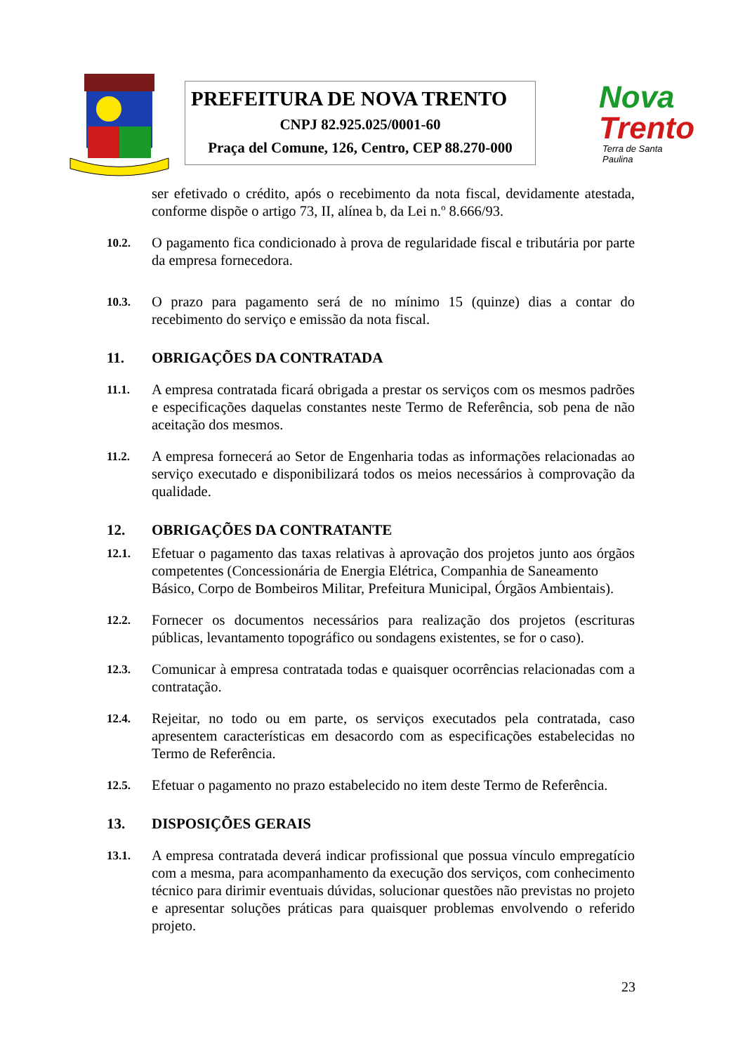PREFEITURA DE NOVA TRENTO
CNPJ 82.925.025/0001-60
Praça del Comune, 126, Centro, CEP 88.270-000
Nova
Trento
Terra de Santa Paulina
ser efetivado o crédito, após o recebimento da nota fiscal, devidamente atestada, conforme dispõe o artigo 73, II, alínea b, da Lei n.º 8.666/93.
10.2.
O pagamento fica condicionado à prova de regularidade fiscal e tributária por parte da empresa fornecedora.
10.3.
O prazo para pagamento será de no mínimo 15 (quinze) dias a contar do recebimento do serviço e emissão da nota fiscal.
11. OBRIGAÇÕES DA CONTRATADA
11.1.
A empresa contratada ficará obrigada a prestar os serviços com os mesmos padrões e especificações daquelas constantes neste Termo de Referência, sob pena de não aceitação dos mesmos.
11.2.
A empresa fornecerá ao Setor de Engenharia todas as informações relacionadas ao serviço executado e disponibilizará todos os meios necessários à comprovação da qualidade.
12. OBRIGAÇÕES DA CONTRATANTE
12.1.
Efetuar o pagamento das taxas relativas à aprovação dos projetos junto aos órgãos competentes (Concessionária de Energia Elétrica, Companhia de Saneamento
Básico, Corpo de Bombeiros Militar, Prefeitura Municipal, Órgãos Ambientais).
12.2.
Fornecer os documentos necessários para realização dos projetos (escrituras públicas, levantamento topográfico ou sondagens existentes, se for o caso).
12.3.
Comunicar à empresa contratada todas e quaisquer ocorrências relacionadas com a contratação.
12.4.
Rejeitar, no todo ou em parte, os serviços executados pela contratada, caso apresentem características em desacordo com as especificações estabelecidas no Termo de Referência.
12.5.
Efetuar o pagamento no prazo estabelecido no item deste Termo de Referência.
13. DISPOSIÇÕES GERAIS
13.1.
A empresa contratada deverá indicar profissional que possua vínculo empregatício com a mesma, para acompanhamento da execução dos serviços, com conhecimento técnico para dirimir eventuais dúvidas, solucionar questões não previstas no projeto e apresentar soluções práticas para quaisquer problemas envolvendo o referido projeto.
23